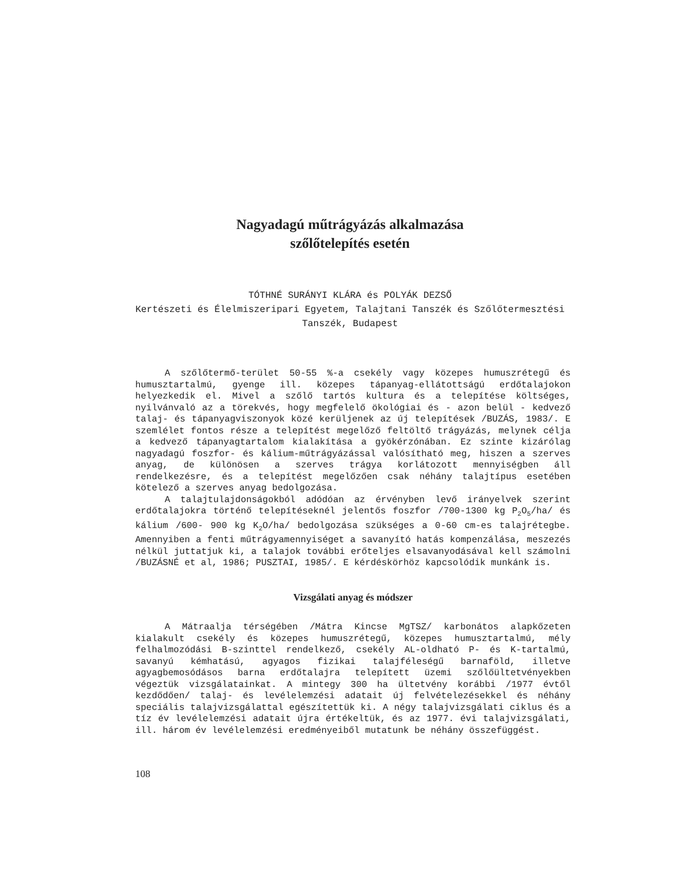Nagyadagú műtrágyázás alkalmazása
szőlőtelepítés esetén
TÓTHNÉ SURÁNYI KLÁRA és POLYÁK DEZSŐ
Kertészeti és Élelmiszeripari Egyetem, Talajtani Tanszék és Szőlőtermesztési
Tanszék, Budapest
A szőlőtermő-terület 50-55 %-a csekély vagy közepes humuszrétegű és humusztartalmú, gyenge ill. közepes tápanyag-ellátottságú erdőtalajokon helyezkedik el. Mivel a szőlő tartós kultura és a telepítése költséges, nyilvánvaló az a törekvés, hogy megfelelő ökológiai és - azon belül - kedvező talaj- és tápanyagviszonyok közé kerüljenek az új telepítések /BUZÁS, 1983/. E szemlélet fontos része a telepítést megelőző feltöltő trágyázás, melynek célja a kedvező tápanyagtartalom kialakítása a gyökérzónában. Ez szinte kizárólag nagyadagú foszfor- és kálium-műtrágyázással valósítható meg, hiszen a szerves anyag, de különösen a szerves trágya korlátozott mennyiségben áll rendelkezésre, és a telepítést megelőzően csak néhány talajtípus esetében kötelező a szerves anyag bedolgozása.
A talajtulajdonságokból adódóan az érvényben levő irányelvek szerint erdőtalajokra történő telepítéseknél jelentős foszfor /700-1300 kg P<sub>2</sub>O<sub>5</sub>/ha/ és kálium /600- 900 kg K<sub>2</sub>O/ha/ bedolgozása szükséges a 0-60 cm-es talajrétegbe. Amennyiben a fenti műtrágyamennyiséget a savanyító hatás kompenzálása, meszezés nélkül juttatjuk ki, a talajok további erőteljes elsavanyodásával kell számolni /BUZÁSNÉ et al, 1986; PUSZTAI, 1985/. E kérdéskörhöz kapcsolódik munkánk is.
Vizsgálati anyag és módszer
A Mátraalja térségében /Mátra Kincse MgTSZ/ karbonátos alapkőzeten kialakult csekély és közepes humuszrétegű, közepes humusztartalmú, mély felhalmozódási B-szinttel rendelkező, csekély AL-oldható P- és K-tartalmú, savanyú kémhatású, agyagos fizikai talajféleségű barnaföld, illetve agyagbemosódásos barna erdőtalajra telepített üzemi szőlőültetvényekben végeztük vizsgálatainkat. A mintegy 300 ha ültetvény korábbi /1977 évtől kezdődően/ talaj- és levélelemzési adatait új felvételezésekkel és néhány speciális talajvizsgálattal egészítettük ki. A négy talajvizsgálati ciklus és a tíz év levélelemzési adatait újra értékeltük, és az 1977. évi talajvizsgálati, ill. három év levélelemzési eredményeiből mutatunk be néhány összefüggést.
108